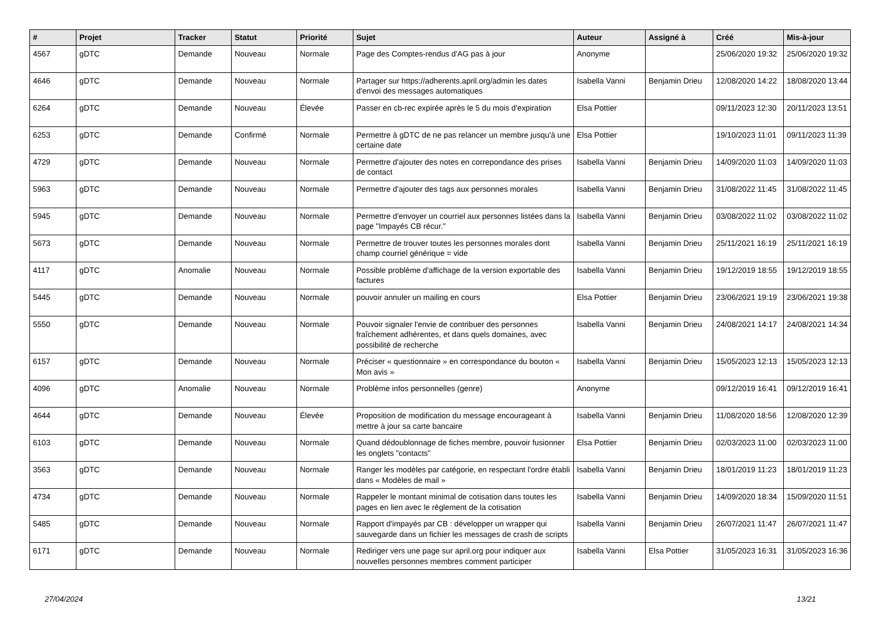| # | Projet | Tracker | Statut | Priorité | Sujet | Auteur | Assigné à | Créé | Mis-à-jour |
| --- | --- | --- | --- | --- | --- | --- | --- | --- | --- |
| 4567 | gDTC | Demande | Nouveau | Normale | Page des Comptes-rendus d'AG pas à jour | Anonyme | | 25/06/2020 19:32 | 25/06/2020 19:32 |
| 4646 | gDTC | Demande | Nouveau | Normale | Partager sur https://adherents.april.org/admin les dates d'envoi des messages automatiques | Isabella Vanni | Benjamin Drieu | 12/08/2020 14:22 | 18/08/2020 13:44 |
| 6264 | gDTC | Demande | Nouveau | Élevée | Passer en cb-rec expirée après le 5 du mois d'expiration | Elsa Pottier | | 09/11/2023 12:30 | 20/11/2023 13:51 |
| 6253 | gDTC | Demande | Confirmé | Normale | Permettre à gDTC de ne pas relancer un membre jusqu'à une certaine date | Elsa Pottier | | 19/10/2023 11:01 | 09/11/2023 11:39 |
| 4729 | gDTC | Demande | Nouveau | Normale | Permettre d'ajouter des notes en correpondance des prises de contact | Isabella Vanni | Benjamin Drieu | 14/09/2020 11:03 | 14/09/2020 11:03 |
| 5963 | gDTC | Demande | Nouveau | Normale | Permettre d'ajouter des tags aux personnes morales | Isabella Vanni | Benjamin Drieu | 31/08/2022 11:45 | 31/08/2022 11:45 |
| 5945 | gDTC | Demande | Nouveau | Normale | Permettre d'envoyer un courriel aux personnes listées dans la page "Impayés CB récur." | Isabella Vanni | Benjamin Drieu | 03/08/2022 11:02 | 03/08/2022 11:02 |
| 5673 | gDTC | Demande | Nouveau | Normale | Permettre de trouver toutes les personnes morales dont champ courriel générique = vide | Isabella Vanni | Benjamin Drieu | 25/11/2021 16:19 | 25/11/2021 16:19 |
| 4117 | gDTC | Anomalie | Nouveau | Normale | Possible problème d'affichage de la version exportable des factures | Isabella Vanni | Benjamin Drieu | 19/12/2019 18:55 | 19/12/2019 18:55 |
| 5445 | gDTC | Demande | Nouveau | Normale | pouvoir annuler un mailing en cours | Elsa Pottier | Benjamin Drieu | 23/06/2021 19:19 | 23/06/2021 19:38 |
| 5550 | gDTC | Demande | Nouveau | Normale | Pouvoir signaler l'envie de contribuer des personnes fraîchement adhérentes, et dans quels domaines, avec possibilité de recherche | Isabella Vanni | Benjamin Drieu | 24/08/2021 14:17 | 24/08/2021 14:34 |
| 6157 | gDTC | Demande | Nouveau | Normale | Préciser « questionnaire » en correspondance du bouton « Mon avis » | Isabella Vanni | Benjamin Drieu | 15/05/2023 12:13 | 15/05/2023 12:13 |
| 4096 | gDTC | Anomalie | Nouveau | Normale | Problème infos personnelles (genre) | Anonyme | | 09/12/2019 16:41 | 09/12/2019 16:41 |
| 4644 | gDTC | Demande | Nouveau | Élevée | Proposition de modification du message encourageant à mettre à jour sa carte bancaire | Isabella Vanni | Benjamin Drieu | 11/08/2020 18:56 | 12/08/2020 12:39 |
| 6103 | gDTC | Demande | Nouveau | Normale | Quand dédoublonnage de fiches membre, pouvoir fusionner les onglets "contacts" | Elsa Pottier | Benjamin Drieu | 02/03/2023 11:00 | 02/03/2023 11:00 |
| 3563 | gDTC | Demande | Nouveau | Normale | Ranger les modèles par catégorie, en respectant l'ordre établi dans « Modèles de mail » | Isabella Vanni | Benjamin Drieu | 18/01/2019 11:23 | 18/01/2019 11:23 |
| 4734 | gDTC | Demande | Nouveau | Normale | Rappeler le montant minimal de cotisation dans toutes les pages en lien avec le règlement de la cotisation | Isabella Vanni | Benjamin Drieu | 14/09/2020 18:34 | 15/09/2020 11:51 |
| 5485 | gDTC | Demande | Nouveau | Normale | Rapport d'impayés par CB : développer un wrapper qui sauvegarde dans un fichier les messages de crash de scripts | Isabella Vanni | Benjamin Drieu | 26/07/2021 11:47 | 26/07/2021 11:47 |
| 6171 | gDTC | Demande | Nouveau | Normale | Rediriger vers une page sur april.org pour indiquer aux nouvelles personnes membres comment participer | Isabella Vanni | Elsa Pottier | 31/05/2023 16:31 | 31/05/2023 16:36 |
27/04/2024 13/21